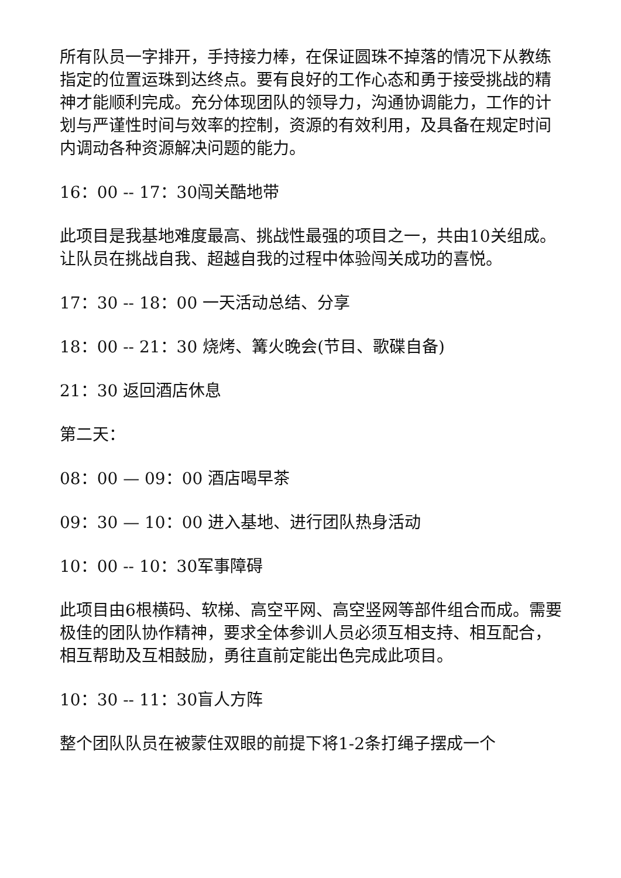所有队员一字排开，手持接力棒，在保证圆珠不掉落的情况下从教练指定的位置运珠到达终点。要有良好的工作心态和勇于接受挑战的精神才能顺利完成。充分体现团队的领导力，沟通协调能力，工作的计划与严谨性时间与效率的控制，资源的有效利用，及具备在规定时间内调动各种资源解决问题的能力。
16：00 -- 17：30闯关酷地带
此项目是我基地难度最高、挑战性最强的项目之一，共由10关组成。让队员在挑战自我、超越自我的过程中体验闯关成功的喜悦。
17：30 -- 18：00 一天活动总结、分享
18：00 -- 21：30 烧烤、篝火晚会(节目、歌碟自备)
21：30 返回酒店休息
第二天：
08：00 — 09：00 酒店喝早茶
09：30 — 10：00 进入基地、进行团队热身活动
10：00 -- 10：30军事障碍
此项目由6根横码、软梯、高空平网、高空竖网等部件组合而成。需要极佳的团队协作精神，要求全体参训人员必须互相支持、相互配合，相互帮助及互相鼓励，勇往直前定能出色完成此项目。
10：30 -- 11：30盲人方阵
整个团队队员在被蒙住双眼的前提下将1-2条打绳子摆成一个